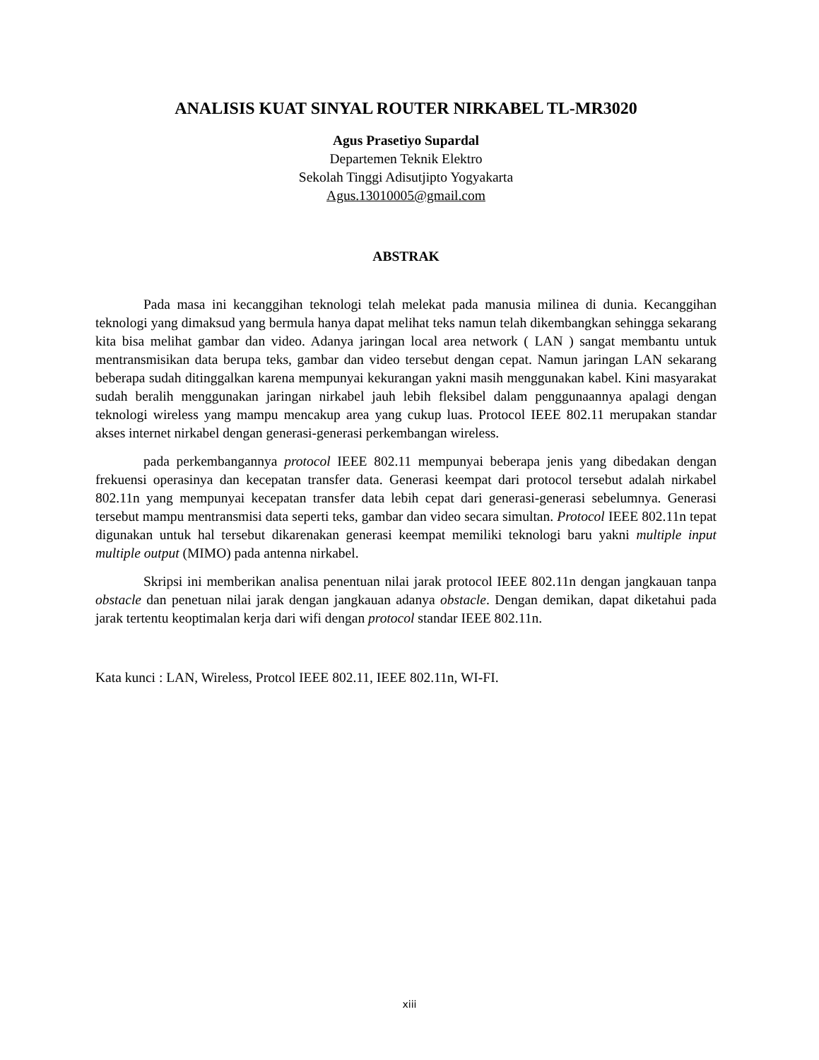ANALISIS KUAT SINYAL ROUTER NIRKABEL TL-MR3020
Agus Prasetiyo Supardal
Departemen Teknik Elektro
Sekolah Tinggi Adisutjipto Yogyakarta
Agus.13010005@gmail.com
ABSTRAK
Pada masa ini kecanggihan teknologi telah melekat pada manusia milinea di dunia. Kecanggihan teknologi yang dimaksud yang bermula hanya dapat melihat teks namun telah dikembangkan sehingga sekarang kita bisa melihat gambar dan video. Adanya jaringan local area network ( LAN ) sangat membantu untuk mentransmisikan data berupa teks, gambar dan video tersebut dengan cepat. Namun jaringan LAN sekarang beberapa sudah ditinggalkan karena mempunyai kekurangan yakni masih menggunakan kabel. Kini masyarakat sudah beralih menggunakan jaringan nirkabel jauh lebih fleksibel dalam penggunaannya apalagi dengan teknologi wireless yang mampu mencakup area yang cukup luas. Protocol IEEE 802.11 merupakan standar akses internet nirkabel dengan generasi-generasi perkembangan wireless.
pada perkembangannya protocol IEEE 802.11 mempunyai beberapa jenis yang dibedakan dengan frekuensi operasinya dan kecepatan transfer data. Generasi keempat dari protocol tersebut adalah nirkabel 802.11n yang mempunyai kecepatan transfer data lebih cepat dari generasi-generasi sebelumnya. Generasi tersebut mampu mentransmisi data seperti teks, gambar dan video secara simultan. Protocol IEEE 802.11n tepat digunakan untuk hal tersebut dikarenakan generasi keempat memiliki teknologi baru yakni multiple input multiple output (MIMO) pada antenna nirkabel.
Skripsi ini memberikan analisa penentuan nilai jarak protocol IEEE 802.11n dengan jangkauan tanpa obstacle dan penetuan nilai jarak dengan jangkauan adanya obstacle. Dengan demikan, dapat diketahui pada jarak tertentu keoptimalan kerja dari wifi dengan protocol standar IEEE 802.11n.
Kata kunci : LAN, Wireless, Protcol IEEE 802.11, IEEE 802.11n, WI-FI.
xiii